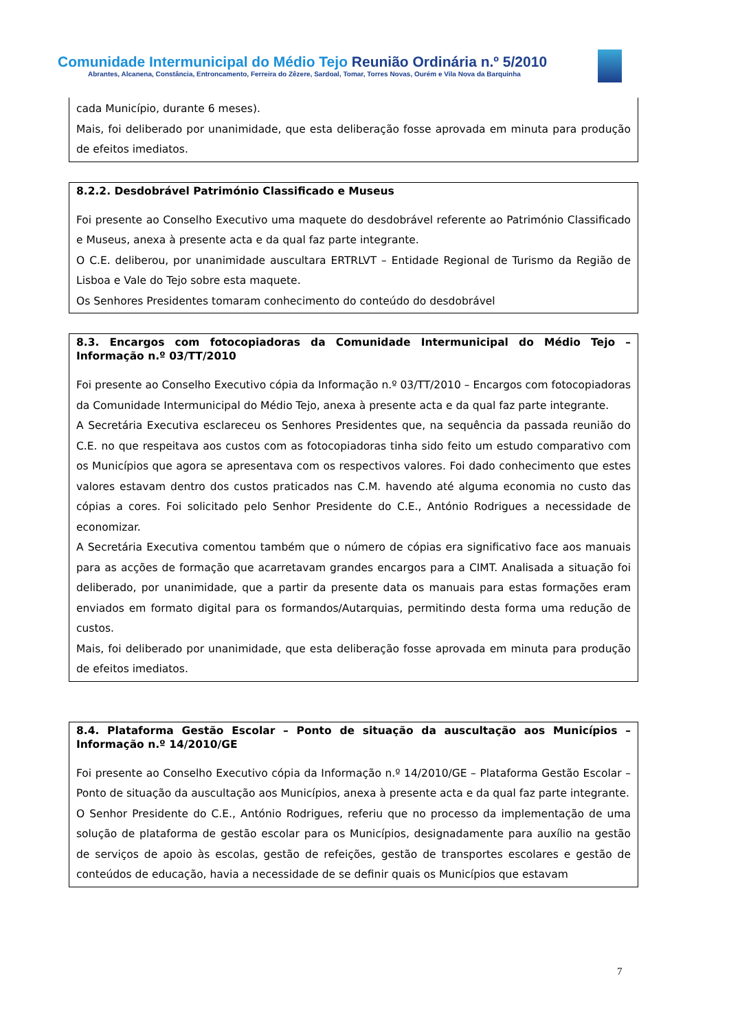Comunidade Intermunicipal do Médio Tejo Reunião Ordinária n.º 5/2010
Abrantes, Alcanena, Constância, Entroncamento, Ferreira do Zêzere, Sardoal, Tomar, Torres Novas, Ourém e Vila Nova da Barquinha
cada Município, durante 6 meses).
Mais, foi deliberado por unanimidade, que esta deliberação fosse aprovada em minuta para produção de efeitos imediatos.
8.2.2. Desdobrável Património Classificado e Museus
Foi presente ao Conselho Executivo uma maquete do desdobrável referente ao Património Classificado e Museus, anexa à presente acta e da qual faz parte integrante.
O C.E. deliberou, por unanimidade auscultara ERTRLVT – Entidade Regional de Turismo da Região de Lisboa e Vale do Tejo sobre esta maquete.
Os Senhores Presidentes tomaram conhecimento do conteúdo do desdobrável
8.3. Encargos com fotocopiadoras da Comunidade Intermunicipal do Médio Tejo – Informação n.º 03/TT/2010
Foi presente ao Conselho Executivo cópia da Informação n.º 03/TT/2010 – Encargos com fotocopiadoras da Comunidade Intermunicipal do Médio Tejo, anexa à presente acta e da qual faz parte integrante.
A Secretária Executiva esclareceu os Senhores Presidentes que, na sequência da passada reunião do C.E. no que respeitava aos custos com as fotocopiadoras tinha sido feito um estudo comparativo com os Municípios que agora se apresentava com os respectivos valores. Foi dado conhecimento que estes valores estavam dentro dos custos praticados nas C.M. havendo até alguma economia no custo das cópias a cores. Foi solicitado pelo Senhor Presidente do C.E., António Rodrigues a necessidade de economizar.
A Secretária Executiva comentou também que o número de cópias era significativo face aos manuais para as acções de formação que acarretavam grandes encargos para a CIMT. Analisada a situação foi deliberado, por unanimidade, que a partir da presente data os manuais para estas formações eram enviados em formato digital para os formandos/Autarquias, permitindo desta forma uma redução de custos.
Mais, foi deliberado por unanimidade, que esta deliberação fosse aprovada em minuta para produção de efeitos imediatos.
8.4. Plataforma Gestão Escolar – Ponto de situação da auscultação aos Municípios – Informação n.º 14/2010/GE
Foi presente ao Conselho Executivo cópia da Informação n.º 14/2010/GE – Plataforma Gestão Escolar –Ponto de situação da auscultação aos Municípios, anexa à presente acta e da qual faz parte integrante.
O Senhor Presidente do C.E., António Rodrigues, referiu que no processo da implementação de uma solução de plataforma de gestão escolar para os Municípios, designadamente para auxílio na gestão de serviços de apoio às escolas, gestão de refeições, gestão de transportes escolares e gestão de conteúdos de educação, havia a necessidade de se definir quais os Municípios que estavam
7